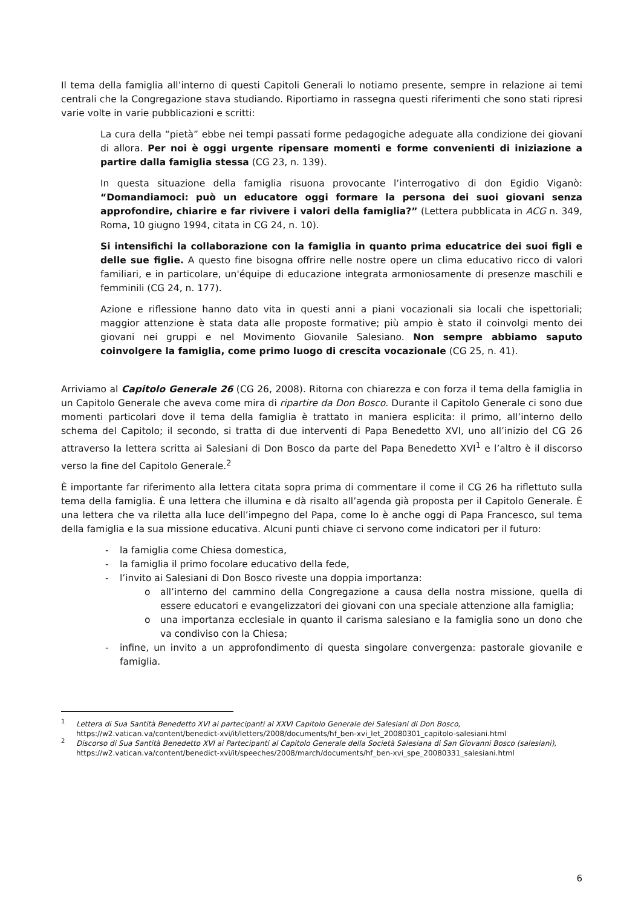Il tema della famiglia all’interno di questi Capitoli Generali lo notiamo presente, sempre in relazione ai temi centrali che la Congregazione stava studiando. Riportiamo in rassegna questi riferimenti che sono stati ripresi varie volte in varie pubblicazioni e scritti:
La cura della “pietà” ebbe nei tempi passati forme pedagogiche adeguate alla condizione dei giovani di allora. Per noi è oggi urgente ripensare momenti e forme convenienti di iniziazione a partire dalla famiglia stessa (CG 23, n. 139).
In questa situazione della famiglia risuona provocante l’interrogativo di don Egidio Viganò: “Domandiamoci: può un educatore oggi formare la persona dei suoi giovani senza approfondire, chiarire e far rivivere i valori della famiglia?” (Lettera pubblicata in ACG n. 349, Roma, 10 giugno 1994, citata in CG 24, n. 10).
Si intensifichi la collaborazione con la famiglia in quanto prima educatrice dei suoi figli e delle sue figlie. A questo fine bisogna offrire nelle nostre opere un clima educativo ricco di valori familiari, e in particolare, un'équipe di educazione integrata armoniosamente di presenze maschili e femminili (CG 24, n. 177).
Azione e riflessione hanno dato vita in questi anni a piani vocazionali sia locali che ispettoriali; maggior attenzione è stata data alle proposte formative; più ampio è stato il coinvolgi mento dei giovani nei gruppi e nel Movimento Giovanile Salesiano. Non sempre abbiamo saputo coinvolgere la famiglia, come primo luogo di crescita vocazionale (CG 25, n. 41).
Arriviamo al Capitolo Generale 26 (CG 26, 2008). Ritorna con chiarezza e con forza il tema della famiglia in un Capitolo Generale che aveva come mira di ripartire da Don Bosco. Durante il Capitolo Generale ci sono due momenti particolari dove il tema della famiglia è trattato in maniera esplicita: il primo, all’interno dello schema del Capitolo; il secondo, si tratta di due interventi di Papa Benedetto XVI, uno all’inizio del CG 26 attraverso la lettera scritta ai Salesiani di Don Bosco da parte del Papa Benedetto XVI<sup>1</sup> e l’altro è il discorso verso la fine del Capitolo Generale.<sup>2</sup>
È importante far riferimento alla lettera citata sopra prima di commentare il come il CG 26 ha riflettuto sulla tema della famiglia. È una lettera che illumina e dà risalto all’agenda già proposta per il Capitolo Generale. È una lettera che va riletta alla luce dell’impegno del Papa, come lo è anche oggi di Papa Francesco, sul tema della famiglia e la sua missione educativa. Alcuni punti chiave ci servono come indicatori per il futuro:
- la famiglia come Chiesa domestica,
- la famiglia il primo focolare educativo della fede,
- l’invito ai Salesiani di Don Bosco riveste una doppia importanza:
o all’interno del cammino della Congregazione a causa della nostra missione, quella di essere educatori e evangelizzatori dei giovani con una speciale attenzione alla famiglia;
o una importanza ecclesiale in quanto il carisma salesiano e la famiglia sono un dono che va condiviso con la Chiesa;
- infine, un invito a un approfondimento di questa singolare convergenza: pastorale giovanile e famiglia.
<sup>1</sup> Lettera di Sua Santità Benedetto XVI ai partecipanti al XXVI Capitolo Generale dei Salesiani di Don Bosco, https://w2.vatican.va/content/benedict-xvi/it/letters/2008/documents/hf_ben-xvi_let_20080301_capitolo-salesiani.html
<sup>2</sup> Discorso di Sua Santità Benedetto XVI ai Partecipanti al Capitolo Generale della Società Salesiana di San Giovanni Bosco (salesiani), https://w2.vatican.va/content/benedict-xvi/it/speeches/2008/march/documents/hf_ben-xvi_spe_20080331_salesiani.html
6